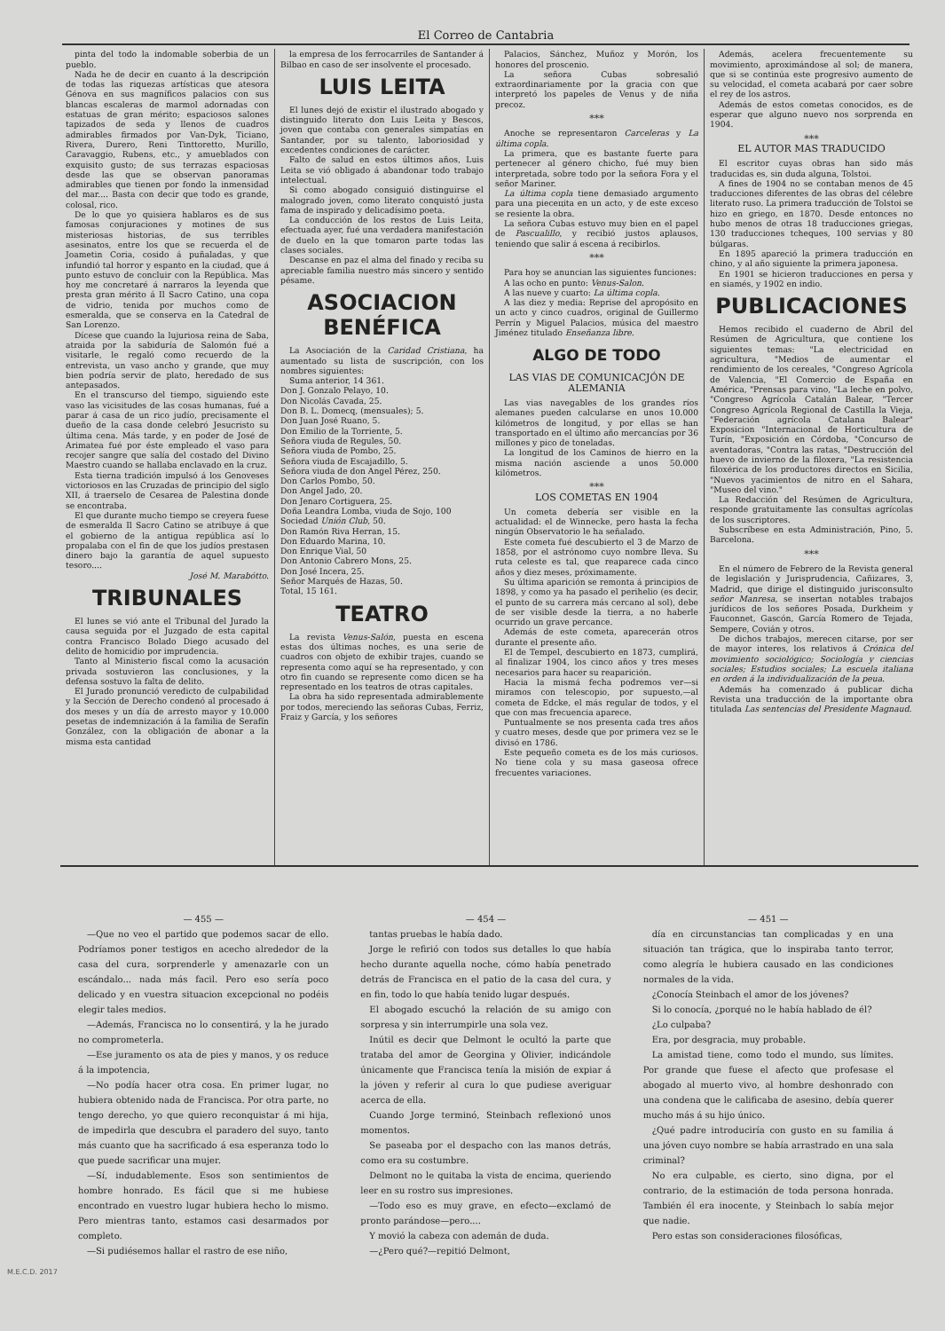El Correo de Cantabria
pinta del todo la indomable soberbia de un pueblo.
Nada he de decir en cuanto á la descripción de todas las riquezas artísticas que atesora Génova en sus magníficos palacios con sus blancas escaleras de marmol adornadas con estatuas de gran mérito; espaciosos salones tapizados de seda y llenos de cuadros admirables firmados por Van-Dyk, Ticiano, Rivera, Durero, Reni Tinttoretto, Murillo, Caravaggio, Rubens, etc., y amueblados con exquisito gusto; de sus terrazas espaciosas desde las que se observan panoramas admirables que tienen por fondo la inmensidad del mar.... Basta con decir que todo es grande, colosal, rico.
De lo que yo quisiera hablaros es de sus famosas conjuraciones y motines de sus misteriosas historias, de sus terribles asesinatos, entre los que se recuerda el de Joametin Coria, cosido á puñaladas, y que infundió tal horror y espanto en la ciudad, que á punto estuvo de concluir con la República. Mas hoy me concretaré á narraros la leyenda que presta gran mérito á Il Sacro Catino, una copa de vidrio, tenida por muchos como de esmeralda, que se conserva en la Catedral de San Lorenzo.
Dícese que cuando la lujuriosa reina de Saba, atraida por la sabiduría de Salomón fué a visitarle, le regaló como recuerdo de la entrevista, un vaso ancho y grande, que muy bien podría servir de plato, heredado de sus antepasados.
En el transcurso del tiempo, siguiendo este vaso las vicisitudes de las cosas humanas, fué a parar á casa de un rico judío, precisamente el dueño de la casa donde celebró Jesucristo su última cena. Más tarde, y en poder de José de Arimatea fué por éste empleado el vaso para recojer sangre que salía del costado del Divino Maestro cuando se hallaba enclavado en la cruz.
Esta tierna tradición impulsó á los Genoveses victoriosos en las Cruzadas de principio del siglo XII, á traerselo de Cesarea de Palestina donde se encontraba.
El que durante mucho tiempo se creyera fuese de esmeralda Il Sacro Catino se atribuye á que el gobierno de la antigua república así lo propalaba con el fin de que los judíos prestasen dinero bajo la garantía de aquel supuesto tesoro....
José M. Marabótto.
TRIBUNALES
El lunes se vió ante el Tribunal del Jurado la causa seguida por el Juzgado de esta capital contra Francisco Bolado Diego acusado del delito de homicidio por imprudencia.
Tanto al Ministerio fiscal como la acusación privada sostuvieron las conclusiones, y la defensa sostuvo la falta de delito.
El Jurado pronunció veredicto de culpabilidad y la Sección de Derecho condenó al procesado á dos meses y un día de arresto mayor y 10.000 pesetas de indemnización á la familia de Serafín González, con la obligación de abonar a la misma esta cantidad
la empresa de los ferrocarriles de Santander á Bilbao en caso de ser insolvente el procesado.
LUIS LEITA
El lunes dejó de existir el ilustrado abogado y distinguido literato don Luis Leita y Bescos, joven que contaba con generales simpatías en Santander, por su talento, laboriosidad y excedentes condiciones de carácter.
Falto de salud en estos últimos años, Luis Leita se vió obligado á abandonar todo trabajo intelectual.
Si como abogado consiguió distinguirse el malogrado joven, como literato conquistó justa fama de inspirado y delicadísimo poeta.
La conducción de los restos de Luis Leita, efectuada ayer, fué una verdadera manifestación de duelo en la que tomaron parte todas las clases sociales.
Descanse en paz el alma del finado y reciba su apreciable familia nuestro más sincero y sentido pésame.
ASOCIACION BENÉFICA
La Asociación de la Caridad Cristiana, ha aumentado su lista de suscripción, con los nombres siguientes:
Suma anterior, 14 361.
Don J. Gonzalo Pelayo, 10.
Don Nicolás Cavada, 25.
Don B. L. Domecq, (mensuales); 5.
Don Juan José Ruano, 5.
Don Emilio de la Torriente, 5.
Señora viuda de Regules, 50.
Señora viuda de Pombo, 25.
Señora viuda de Escajadillo, 5.
Señora viuda de don Angel Pérez, 250.
Don Carlos Pombo, 50.
Don Angel Jado, 20.
Don Jenaro Cortiguera, 25.
Doña Leandra Lomba, viuda de Sojo, 100
Sociedad Unión Club, 50.
Don Ramón Riva Herran, 15.
Don Eduardo Marina, 10.
Don Enrique Vial, 50
Don Antonio Cabrero Mons, 25.
Don José Incera, 25.
Señor Marqués de Hazas, 50.
Total, 15 161.
TEATRO
La revista Venus-Salón, puesta en escena estas dos últimas noches, es una serie de cuadros con objeto de exhibir trajes, cuando se representa como aquí se ha representado, y con otro fin cuando se represente como dicen se ha representado en los teatros de otras capitales.
La obra ha sido representada admirablemente por todos, mereciendo las señoras Cubas, Ferriz, Fraiz y García, y los señores
Palacios, Sánchez, Muñoz y Morón, los honores del proscenio.
La señora Cubas sobresalió extraordinariamente por la gracia con que interpretó los papeles de Venus y de niña precoz.
***
Anoche se representaron Carceleras y La última copla.
La primera, que es bastante fuerte para pertenecer al género chicho, fué muy bien interpretada, sobre todo por la señora Fora y el señor Mariner.
La última copla tiene demasiado argumento para una piecецita en un acto, y de este exceso se resiente la obra.
La señora Cubas estuvo muy bien en el papel de Pascualillo, y recibió justos aplausos, teniendo que salir á escena á recibirlos.
***
Para hoy se anuncian las siguientes funciones:
A las ocho en punto: Venus-Salon.
A las nueve y cuarto: La última copla.
A las diez y media: Reprise del apropósito en un acto y cinco cuadros, original de Guillermo Perrín y Miguel Palacios, música del maestro Jiménez titulado Enseñanza libre.
ALGO DE TODO
LAS VIAS DE COMUNICACJÓN DE ALEMANIA
Las vias navegables de los grandes ríos alemanes pueden calcularse en unos 10.000 kilómetros de longitud, y por ellas se han transportado en el último año mercancías por 36 millones y pico de toneladas.
La longitud de los Caminos de hierro en la misma nación asciende a unos 50.000 kilómetros.
***
LOS COMETAS EN 1904
Un cometa debería ser visible en la actualidad: el de Winnecke, pero hasta la fecha ningún Observatorio le ha señalado.
Este cometa fué descubierto el 3 de Marzo de 1858, por el astrónomo cuyo nombre lleva. Su ruta celeste es tal, que reaparece cada cinco años y diez meses, próximamente.
Su última aparición se remonta á principios de 1898, y como ya ha pasado el perihelio (es decir, el punto de su carrera más cercano al sol), debe de ser visible desde la tierra, a no haberle ocurrido un grave percance.
Además de este cometa, aparecerán otros durante el presente año.
El de Tempel, descubierto en 1873, cumplirá, al finalizar 1904, los cinco años y tres meses necesarios para hacer su reaparición.
Hacia la mismá fecha podremos ver—si miramos con telescopio, por supuesto,—al cometa de Edcke, el más regular de todos, y el que con mas frecuencia aparece.
Puntualmente se nos presenta cada tres años y cuatro meses, desde que por primera vez se le divisó en 1786.
Este pequeño cometa es de los más curiosos. No tiene cola y su masa gaseosa ofrece frecuentes variaciones.
Además, acelera frecuentemente su movimiento, aproximándose al sol; de manera, que si se continúa este progresivo aumento de su velocidad, el cometa acabará por caer sobre el rey de los astros.
Además de estos cometas conocidos, es de esperar que alguno nuevo nos sorprenda en 1904.
***
EL AUTOR MAS TRADUCIDO
El escritor cuyas obras han sido más traducidas es, sin duda alguna, Tolstoi.
A fines de 1904 no se contaban menos de 45 traducciones diferentes de las obras del célebre literato ruso. La primera traducción de Tolstoi se hizo en griego, en 1870. Desde entonces no hubo menos de otras 18 traducciones griegas, 130 traducciones tcheques, 100 servias y 80 búlgaras.
En 1895 apareció la primera traducción en chino, y al año siguiente la primera japonesa.
En 1901 se hicieron traducciones en persa y en siamés, y 1902 en indio.
PUBLICACIONES
Hemos recibido el cuaderno de Abril del Resúmen de Agricultura, que contiene los siguientes temas: "La electricidad en agricultura, "Medios de aumentar el rendimiento de los cereales, "Congreso Agrícola de Valencia, "El Comercio de España en América, "Prensas para vino, "La leche en polvo, "Congreso Agrícola Catalán Balear, "Tercer Congreso Agrícola Regional de Castilla la Vieja, "Federación agrícola Catalana Balear" Exposicion "Internacional de Horticultura de Turín, "Exposición en Córdoba, "Concurso de aventadoras, "Contra las ratas, "Destrucción del huevo de invierno de la filoxera, "La resistencia filoxérica de los productores directos en Sicilia, "Nuevos yacimientos de nitro en el Sahara, "Museo del vino."
La Redacción del Resúmen de Agricultura, responde gratuitamente las consultas agrícolas de los suscriptores.
Subscríbese en esta Administración, Pino, 5. Barcelona.
***
En el número de Febrero de la Revista general de legislación y Jurisprudencia, Cañizares, 3, Madrid, que dirige el distinguido jurisconsulto señor Manresa, se insertan notables trabajos jurídicos de los señores Posada, Durkheim y Fauconnet, Gascón, García Romero de Tejada, Sempere, Covián y otros.
De dichos trabajos, merecen citarse, por ser de mayor interes, los relativos á Crónica del movimiento sociológico; Sociología y ciencias sociales; Estudios sociales; La escuela italiana en orden á la individualización de la peua.
Además ha comenzado á publicar dicha Revista una traducción de la importante obra titulada Las sentencias del Presidente Magnaud.
— 455 —
—Que no veo el partido que podemos sacar de ello. Podríamos poner testigos en acecho alrededor de la casa del cura, sorprenderle y amenazarle con un escándalo... nada más facil. Pero eso sería poco delicado y en vuestra situacion excepcional no podéis elegir tales medios.
—Además, Francisca no lo consentirá, y la he jurado no comprometerla.
—Ese juramento os ata de pies y manos, y os reduce á la impotencia,
—No podía hacer otra cosa. En primer lugar, no hubiera obtenido nada de Francisca. Por otra parte, no tengo derecho, yo que quiero reconquistar á mi hija, de impedirla que descubra el paradero del suyo, tanto más cuanto que ha sacrificado á esa esperanza todo lo que puede sacrificar una mujer.
—Sí, indudablemente. Esos son sentimientos de hombre honrado. Es fácil que si me hubiese encontrado en vuestro lugar hubiera hecho lo mismo. Pero mientras tanto, estamos casi desarmados por completo.
—Si pudiésemos hallar el rastro de ese niño,
— 454 —
tantas pruebas le había dado.
Jorge le refirió con todos sus detalles lo que había hecho durante aquella noche, cómo había penetrado detrás de Francisca en el patio de la casa del cura, y en fin, todo lo que había tenido lugar después.
El abogado escuchó la relación de su amigo con sorpresa y sin interrumpirle una sola vez.
Inútil es decir que Delmont le ocultó la parte que trataba del amor de Georgina y Olivier, indicándole únicamente que Francisca tenía la misión de expiar á la jóven y referir al cura lo que pudiese averiguar acerca de ella.
Cuando Jorge terminó, Steinbach reflexionó unos momentos.
Se paseaba por el despacho con las manos detrás, como era su costumbre.
Delmont no le quitaba la vista de encima, queriendo leer en su rostro sus impresiones.
—Todo eso es muy grave, en efecto—exclamó de pronto parándose—pero....
Y movió la cabeza con ademán de duda.
—¿Pero qué?—repitió Delmont,
— 451 —
día en circunstancias tan complicadas y en una situación tan trágica, que lo inspiraba tanto terror, como alegría le hubiera causado en las condiciones normales de la vida.
¿Conocía Steinbach el amor de los jóvenes?
Si lo conocía, ¿porqué no le había hablado de él?
¿Lo culpaba?
Era, por desgracia, muy probable.
La amistad tiene, como todo el mundo, sus límites. Por grande que fuese el afecto que profesase el abogado al muerto vivo, al hombre deshonrado con una condena que le calificaba de asesino, debía querer mucho más á su hijo único.
¿Qué padre introduciría con gusto en su familia á una jóven cuyo nombre se había arrastrado en una sala criminal?
No era culpable, es cierto, sino digna, por el contrario, de la estimación de toda persona honrada. También él era inocente, y Steinbach lo sabía mejor que nadie.
Pero estas son consideraciones filosóficas,
M.E.C.D. 2017